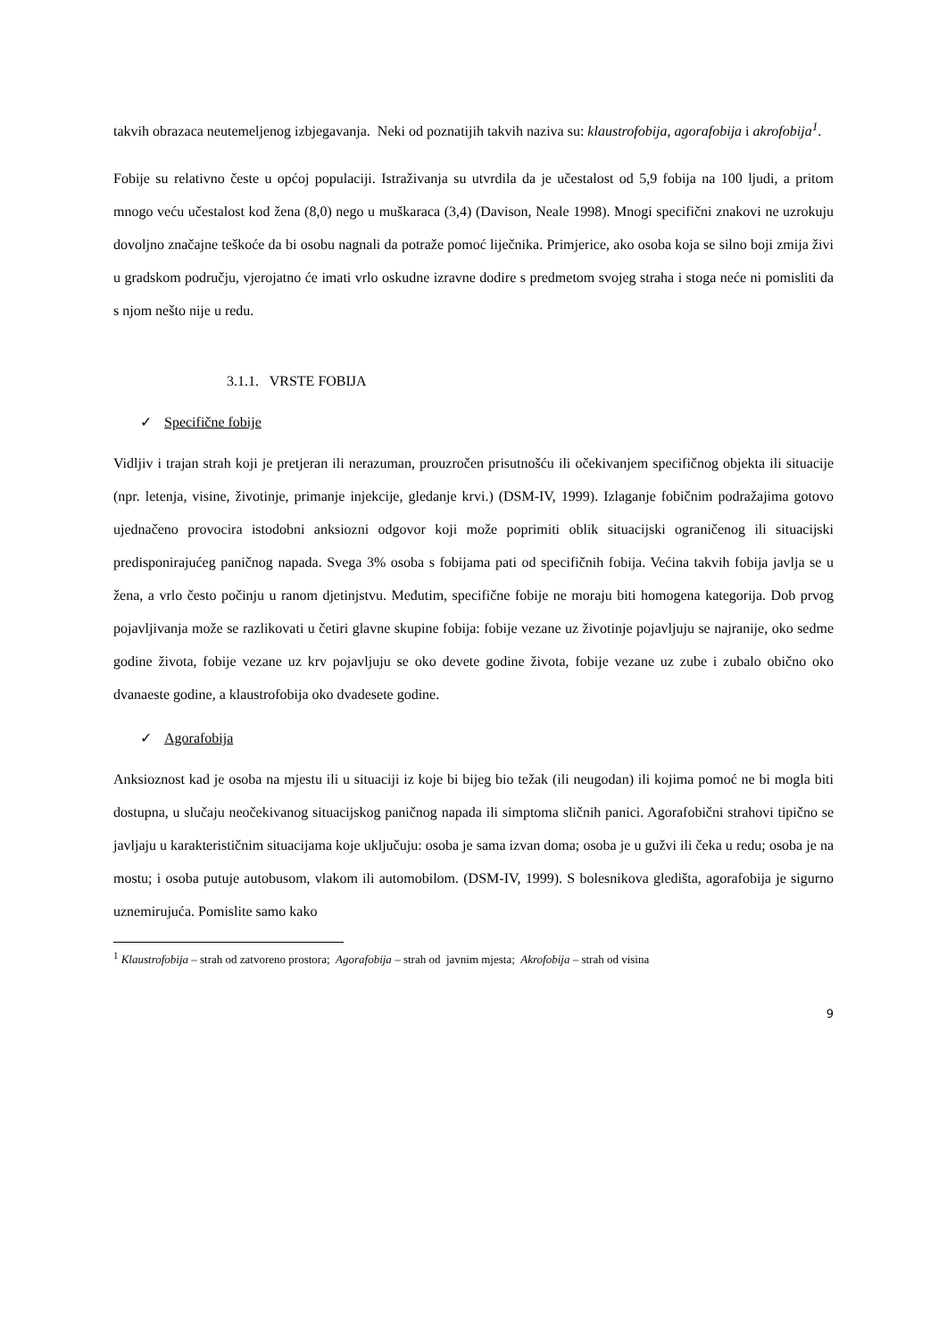takvih obrazaca neutemeljenog izbjegavanja. Neki od poznatijih takvih naziva su: klaustrofobija, agorafobija i akrofobija<sup>1</sup>.
Fobije su relativno česte u općoj populaciji. Istraživanja su utvrdila da je učestalost od 5,9 fobija na 100 ljudi, a pritom mnogo veću učestalost kod žena (8,0) nego u muškaraca (3,4) (Davison, Neale 1998). Mnogi specifični znakovi ne uzrokuju dovoljno značajne teškoće da bi osobu nagnali da potraže pomoć liječnika. Primjerice, ako osoba koja se silno boji zmija živi u gradskom području, vjerojatno će imati vrlo oskudne izravne dodire s predmetom svojeg straha i stoga neće ni pomisliti da s njom nešto nije u redu.
3.1.1. VRSTE FOBIJA
✓ Specifične fobije
Vidljiv i trajan strah koji je pretjeran ili nerazuman, prouzročen prisutnošću ili očekivanjem specifičnog objekta ili situacije (npr. letenja, visine, životinje, primanje injekcije, gledanje krvi.) (DSM-IV, 1999). Izlaganje fobičnim podražajima gotovo ujednačeno provocira istodobni anksiozni odgovor koji može poprimiti oblik situacijski ograničenog ili situacijski predisponirajućeg paničnog napada. Svega 3% osoba s fobijama pati od specifičnih fobija. Većina takvih fobija javlja se u žena, a vrlo često počinju u ranom djetinjstvu. Međutim, specifične fobije ne moraju biti homogena kategorija. Dob prvog pojavljivanja može se razlikovati u četiri glavne skupine fobija: fobije vezane uz životinje pojavljuju se najranije, oko sedme godine života, fobije vezane uz krv pojavljuju se oko devete godine života, fobije vezane uz zube i zubalo obično oko dvanaeste godine, a klaustrofobija oko dvadesete godine.
✓ Agorafobija
Anksioznost kad je osoba na mjestu ili u situaciji iz koje bi bijeg bio težak (ili neugodan) ili kojima pomoć ne bi mogla biti dostupna, u slučaju neočekivanog situacijskog paničnog napada ili simptoma sličnih panici. Agorafobični strahovi tipično se javljaju u karakterističnim situacijama koje uključuju: osoba je sama izvan doma; osoba je u gužvi ili čeka u redu; osoba je na mostu; i osoba putuje autobusom, vlakom ili automobilom. (DSM-IV, 1999). S bolesnikova gledišta, agorafobija je sigurno uznemirujuća. Pomislite samo kako
<sup>1</sup> Klaustrofobija – strah od zatvoreno prostora; Agorafobija – strah od javnim mjesta; Akrofobija – strah od visina
9